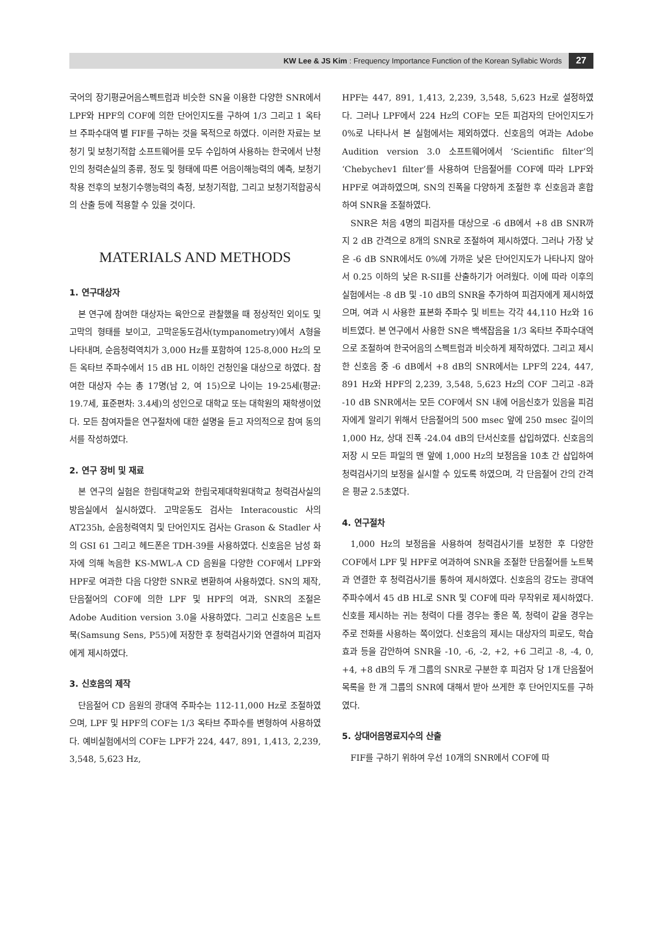KW Lee & JS Kim : Frequency Importance Function of the Korean Syllabic Words 27
국어의 장기평균어음스펙트럼과 비슷한 SN을 이용한 다양한 SNR에서 LPF와 HPF의 COF에 의한 단어인지도를 구하여 1/3 그리고 1 옥타브 주파수대역 별 FIF를 구하는 것을 목적으로 하였다. 이러한 자료는 보청기 및 보청기적합 소프트웨어를 모두 수입하여 사용하는 한국에서 난청인의 청력손실의 종류, 정도 및 형태에 따른 어음이해능력의 예측, 보청기 착용 전후의 보청기수행능력의 측정, 보청기적합, 그리고 보청기적합공식의 산출 등에 적용할 수 있을 것이다.
MATERIALS AND METHODS
1. 연구대상자
본 연구에 참여한 대상자는 육안으로 관찰했을 때 정상적인 외이도 및 고막의 형태를 보이고, 고막운동도검사(tympanometry)에서 A형을 나타내며, 순음청력역치가 3,000 Hz를 포함하여 125-8,000 Hz의 모든 옥타브 주파수에서 15 dB HL 이하인 건청인을 대상으로 하였다. 참여한 대상자 수는 총 17명(남 2, 여 15)으로 나이는 19-25세(평균: 19.7세, 표준편차: 3.4세)의 성인으로 대학교 또는 대학원의 재학생이었다. 모든 참여자들은 연구절차에 대한 설명을 듣고 자의적으로 참여 동의서를 작성하였다.
2. 연구 장비 및 재료
본 연구의 실험은 한림대학교와 한림국제대학원대학교 청력검사실의 방음실에서 실시하였다. 고막운동도 검사는 Interacoustic 사의 AT235h, 순음청력역치 및 단어인지도 검사는 Grason & Stadler 사의 GSI 61 그리고 헤드폰은 TDH-39를 사용하였다. 신호음은 남성 화자에 의해 녹음한 KS-MWL-A CD 음원을 다양한 COF에서 LPF와 HPF로 여과한 다음 다양한 SNR로 변환하여 사용하였다. SN의 제작, 단음절어의 COF에 의한 LPF 및 HPF의 여과, SNR의 조절은 Adobe Audition version 3.0을 사용하였다. 그리고 신호음은 노트북(Samsung Sens, P55)에 저장한 후 청력검사기와 연결하여 피검자에게 제시하였다.
3. 신호음의 제작
단음절어 CD 음원의 광대역 주파수는 112-11,000 Hz로 조절하였으며, LPF 및 HPF의 COF는 1/3 옥타브 주파수를 변형하여 사용하였다. 예비실험에서의 COF는 LPF가 224, 447, 891, 1,413, 2,239, 3,548, 5,623 Hz,
HPF는 447, 891, 1,413, 2,239, 3,548, 5,623 Hz로 설정하였다. 그러나 LPF에서 224 Hz의 COF는 모든 피검자의 단어인지도가 0%로 나타나서 본 실험에서는 제외하였다. 신호음의 여과는 Adobe Audition version 3.0 소프트웨어에서 ‘Scientific filter’의 ‘Chebychev1 filter’를 사용하여 단음절어를 COF에 따라 LPF와 HPF로 여과하였으며, SN의 진폭을 다양하게 조절한 후 신호음과 혼합하여 SNR을 조절하였다.
SNR은 처음 4명의 피검자를 대상으로 -6 dB에서 +8 dB SNR까지 2 dB 간격으로 8개의 SNR로 조절하여 제시하였다. 그러나 가장 낮은 -6 dB SNR에서도 0%에 가까운 낮은 단어인지도가 나타나지 않아서 0.25 이하의 낮은 R-SII를 산출하기가 어려웠다. 이에 따라 이후의 실험에서는 -8 dB 및 -10 dB의 SNR을 추가하여 피검자에게 제시하였으며, 여과 시 사용한 표본화 주파수 및 비트는 각각 44,110 Hz와 16비트였다. 본 연구에서 사용한 SN은 백색잡음을 1/3 옥타브 주파수대역으로 조절하여 한국어음의 스펙트럼과 비슷하게 제작하였다. 그리고 제시한 신호음 중 -6 dB에서 +8 dB의 SNR에서는 LPF의 224, 447, 891 Hz와 HPF의 2,239, 3,548, 5,623 Hz의 COF 그리고 -8과 -10 dB SNR에서는 모든 COF에서 SN 내에 어음신호가 있음을 피검자에게 알리기 위해서 단음절어의 500 msec 앞에 250 msec 길이의 1,000 Hz, 상대 진폭 -24.04 dB의 단서신호를 삽입하였다. 신호음의 저장 시 모든 파일의 맨 앞에 1,000 Hz의 보정음을 10초 간 삽입하여 청력검사기의 보정을 실시할 수 있도록 하였으며, 각 단음절어 간의 간격은 평균 2.5초였다.
4. 연구절차
1,000 Hz의 보정음을 사용하여 청력검사기를 보정한 후 다양한 COF에서 LPF 및 HPF로 여과하여 SNR을 조절한 단음절어를 노트북과 연결한 후 청력검사기를 통하여 제시하였다. 신호음의 강도는 광대역 주파수에서 45 dB HL로 SNR 및 COF에 따라 무작위로 제시하였다. 신호를 제시하는 귀는 청력이 다를 경우는 좋은 쪽, 청력이 같을 경우는 주로 전화를 사용하는 쪽이었다. 신호음의 제시는 대상자의 피로도, 학습효과 등을 감안하여 SNR을 -10, -6, -2, +2, +6 그리고 -8, -4, 0, +4, +8 dB의 두 개 그룹의 SNR로 구분한 후 피검자 당 1개 단음절어 목록을 한 개 그룹의 SNR에 대해서 받아 쓰게한 후 단어인지도를 구하였다.
5. 상대어음명료지수의 산출
FIF를 구하기 위하여 우선 10개의 SNR에서 COF에 따